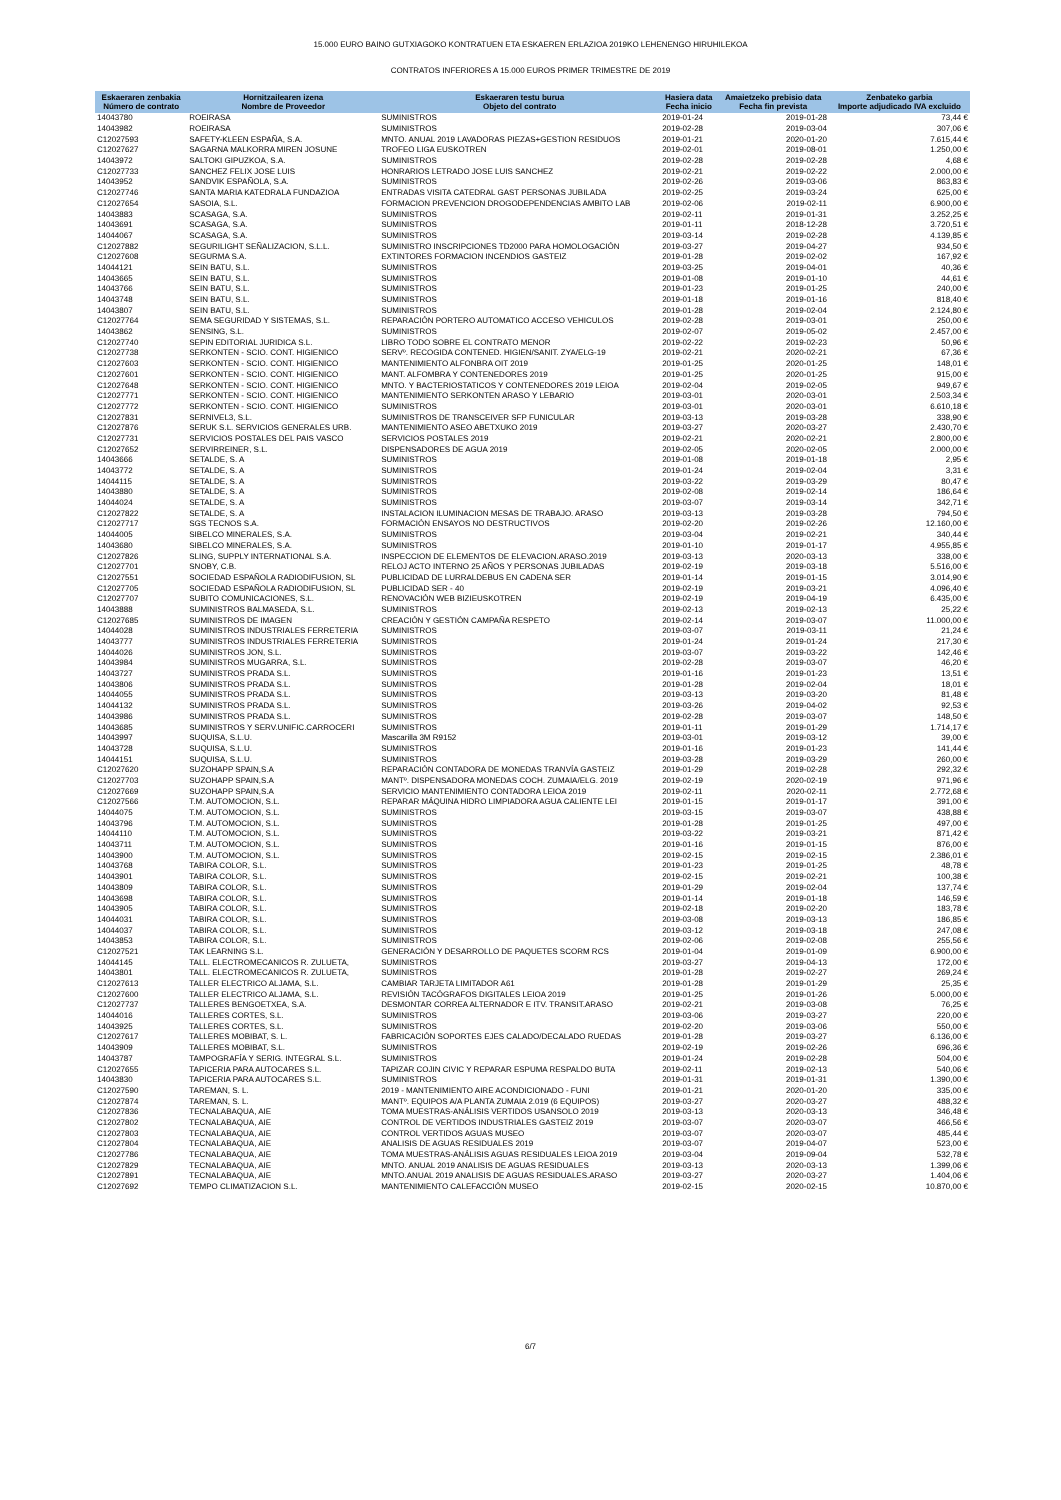15.000 EURO BAINO GUTXIAGOKO KONTRATUEN ETA ESKAEREN ERLAZIOA 2019KO LEHENENGO HIRUHILEKOA
CONTRATOS INFERIORES A 15.000 EUROS PRIMER TRIMESTRE DE 2019
| Eskaeraren zenbakia Número de contrato | Hornitzailearen izena Nombre de Proveedor | Eskaeraren testu burua Objeto del contrato | Hasiera data Fecha inicio | Amaietzeko prebisio data Fecha fin prevista | Zenbateko garbia Importe adjudicado IVA excluido |
| --- | --- | --- | --- | --- | --- |
| 14043780 | ROEIRASA | SUMINISTROS | 2019-01-24 | 2019-01-28 | 73,44 € |
| 14043982 | ROEIRASA | SUMINISTROS | 2019-02-28 | 2019-03-04 | 307,06 € |
| C12027593 | SAFETY-KLEEN ESPAÑA, S.A. | MNTO. ANUAL 2019 LAVADORAS PIEZAS+GESTION RESIDUOS | 2019-01-21 | 2020-01-20 | 7.615,44 € |
| C12027627 | SAGARNA MALKORRA MIREN JOSUNE | TROFEO LIGA EUSKOTREN | 2019-02-01 | 2019-08-01 | 1.250,00 € |
| 14043972 | SALTOKI GIPUZKOA, S.A. | SUMINISTROS | 2019-02-28 | 2019-02-28 | 4,68 € |
| C12027733 | SANCHEZ FELIX JOSE LUIS | HONRARIOS LETRADO JOSE LUIS SANCHEZ | 2019-02-21 | 2019-02-22 | 2.000,00 € |
| 14043952 | SANDVIK ESPAÑOLA, S.A. | SUMINISTROS | 2019-02-26 | 2019-03-06 | 863,83 € |
| C12027746 | SANTA MARIA KATEDRALA FUNDAZIOA | ENTRADAS VISITA CATEDRAL GAST PERSONAS JUBILADA | 2019-02-25 | 2019-03-24 | 625,00 € |
| C12027654 | SASOIA, S.L. | FORMACION PREVENCION DROGODEPENDENCIAS AMBITO LAB | 2019-02-06 | 2019-02-11 | 6.900,00 € |
| 14043883 | SCASAGA, S.A. | SUMINISTROS | 2019-02-11 | 2019-01-31 | 3.252,25 € |
| 14043691 | SCASAGA, S.A. | SUMINISTROS | 2019-01-11 | 2018-12-28 | 3.720,51 € |
| 14044067 | SCASAGA, S.A. | SUMINISTROS | 2019-03-14 | 2019-02-28 | 4.139,85 € |
| C12027882 | SEGURILIGHT SEÑALIZACION, S.L.L. | SUMINISTRO INSCRIPCIONES TD2000 PARA HOMOLOGACIÓN | 2019-03-27 | 2019-04-27 | 934,50 € |
| C12027608 | SEGURMA S.A. | EXTINTORES FORMACION INCENDIOS GASTEIZ | 2019-01-28 | 2019-02-02 | 167,92 € |
| 14044121 | SEIN BATU, S.L. | SUMINISTROS | 2019-03-25 | 2019-04-01 | 40,36 € |
| 14043665 | SEIN BATU, S.L. | SUMINISTROS | 2019-01-08 | 2019-01-10 | 44,61 € |
| 14043766 | SEIN BATU, S.L. | SUMINISTROS | 2019-01-23 | 2019-01-25 | 240,00 € |
| 14043748 | SEIN BATU, S.L. | SUMINISTROS | 2019-01-18 | 2019-01-16 | 818,40 € |
| 14043807 | SEIN BATU, S.L. | SUMINISTROS | 2019-01-28 | 2019-02-04 | 2.124,80 € |
| C12027764 | SEMA SEGURIDAD Y SISTEMAS, S.L. | REPARACIÓN PORTERO AUTOMATICO ACCESO VEHICULOS | 2019-02-28 | 2019-03-01 | 250,00 € |
| 14043862 | SENSING, S.L. | SUMINISTROS | 2019-02-07 | 2019-05-02 | 2.457,00 € |
| C12027740 | SEPIN EDITORIAL JURIDICA S.L. | LIBRO TODO SOBRE EL CONTRATO MENOR | 2019-02-22 | 2019-02-23 | 50,96 € |
| C12027738 | SERKONTEN - SCIO. CONT. HIGIENICO | SERVº. RECOGIDA CONTENED. HIGIEN/SANIT. ZYA/ELG-19 | 2019-02-21 | 2020-02-21 | 67,36 € |
| C12027603 | SERKONTEN - SCIO. CONT. HIGIENICO | MANTENIMIENTO ALFONBRA OIT 2019 | 2019-01-25 | 2020-01-25 | 148,01 € |
| C12027601 | SERKONTEN - SCIO. CONT. HIGIENICO | MANT. ALFOMBRA Y CONTENEDORES 2019 | 2019-01-25 | 2020-01-25 | 915,00 € |
| C12027648 | SERKONTEN - SCIO. CONT. HIGIENICO | MNTO. Y BACTERIOSTATICOS Y CONTENEDORES 2019 LEIOA | 2019-02-04 | 2019-02-05 | 949,67 € |
| C12027771 | SERKONTEN - SCIO. CONT. HIGIENICO | MANTENIMIENTO SERKONTEN ARASO Y LEBARIO | 2019-03-01 | 2020-03-01 | 2.503,34 € |
| C12027772 | SERKONTEN - SCIO. CONT. HIGIENICO | SUMINISTROS | 2019-03-01 | 2020-03-01 | 6.610,18 € |
| C12027831 | SERNIVEL3, S.L. | SUMINISTROS DE TRANSCEIVER SFP FUNICULAR | 2019-03-13 | 2019-03-28 | 338,90 € |
| C12027876 | SERUK S.L. SERVICIOS GENERALES URB. | MANTENIMIENTO ASEO ABETXUKO 2019 | 2019-03-27 | 2020-03-27 | 2.430,70 € |
| C12027731 | SERVICIOS POSTALES DEL PAIS VASCO | SERVICIOS POSTALES 2019 | 2019-02-21 | 2020-02-21 | 2.800,00 € |
| C12027652 | SERVIRREINER, S.L. | DISPENSADORES DE AGUA 2019 | 2019-02-05 | 2020-02-05 | 2.000,00 € |
| 14043666 | SETALDE, S. A | SUMINISTROS | 2019-01-08 | 2019-01-18 | 2,95 € |
| 14043772 | SETALDE, S. A | SUMINISTROS | 2019-01-24 | 2019-02-04 | 3,31 € |
| 14044115 | SETALDE, S. A | SUMINISTROS | 2019-03-22 | 2019-03-29 | 80,47 € |
| 14043880 | SETALDE, S. A | SUMINISTROS | 2019-02-08 | 2019-02-14 | 186,64 € |
| 14044024 | SETALDE, S. A | SUMINISTROS | 2019-03-07 | 2019-03-14 | 342,71 € |
| C12027822 | SETALDE, S. A | INSTALACION ILUMINACION MESAS DE TRABAJO. ARASO | 2019-03-13 | 2019-03-28 | 794,50 € |
| C12027717 | SGS TECNOS S.A. | FORMACIÓN ENSAYOS NO DESTRUCTIVOS | 2019-02-20 | 2019-02-26 | 12.160,00 € |
| 14044005 | SIBELCO MINERALES, S.A. | SUMINISTROS | 2019-03-04 | 2019-02-21 | 340,44 € |
| 14043680 | SIBELCO MINERALES, S.A. | SUMINISTROS | 2019-01-10 | 2019-01-17 | 4.955,85 € |
| C12027826 | SLING, SUPPLY INTERNATIONAL S.A. | INSPECCION DE ELEMENTOS DE ELEVACION.ARASO.2019 | 2019-03-13 | 2020-03-13 | 338,00 € |
| C12027701 | SNOBY, C.B. | RELOJ ACTO INTERNO 25 AÑOS Y PERSONAS JUBILADAS | 2019-02-19 | 2019-03-18 | 5.516,00 € |
| C12027551 | SOCIEDAD ESPAÑOLA RADIODIFUSION, SL | PUBLICIDAD DE LURRALDEBUS EN CADENA SER | 2019-01-14 | 2019-01-15 | 3.014,90 € |
| C12027705 | SOCIEDAD ESPAÑOLA RADIODIFUSION, SL | PUBLICIDAD SER - 40 | 2019-02-19 | 2019-03-21 | 4.096,40 € |
| C12027707 | SUBITO COMUNICACIONES, S.L. | RENOVACIÓN WEB BIZIEUSKOTREN | 2019-02-19 | 2019-04-19 | 6.435,00 € |
| 14043888 | SUMINISTROS BALMASEDA, S.L. | SUMINISTROS | 2019-02-13 | 2019-02-13 | 25,22 € |
| C12027685 | SUMINISTROS DE IMAGEN | CREACIÓN Y GESTIÓN CAMPAÑA RESPETO | 2019-02-14 | 2019-03-07 | 11.000,00 € |
| 14044028 | SUMINISTROS INDUSTRIALES FERRETERIA | SUMINISTROS | 2019-03-07 | 2019-03-11 | 21,24 € |
| 14043777 | SUMINISTROS INDUSTRIALES FERRETERIA | SUMINISTROS | 2019-01-24 | 2019-01-24 | 217,30 € |
| 14044026 | SUMINISTROS JON, S.L. | SUMINISTROS | 2019-03-07 | 2019-03-22 | 142,46 € |
| 14043984 | SUMINISTROS MUGARRA, S.L. | SUMINISTROS | 2019-02-28 | 2019-03-07 | 46,20 € |
| 14043727 | SUMINISTROS PRADA S.L. | SUMINISTROS | 2019-01-16 | 2019-01-23 | 13,51 € |
| 14043806 | SUMINISTROS PRADA S.L. | SUMINISTROS | 2019-01-28 | 2019-02-04 | 18,01 € |
| 14044055 | SUMINISTROS PRADA S.L. | SUMINISTROS | 2019-03-13 | 2019-03-20 | 81,48 € |
| 14044132 | SUMINISTROS PRADA S.L. | SUMINISTROS | 2019-03-26 | 2019-04-02 | 92,53 € |
| 14043986 | SUMINISTROS PRADA S.L. | SUMINISTROS | 2019-02-28 | 2019-03-07 | 148,50 € |
| 14043685 | SUMINISTROS Y SERV.UNIFIC.CARROCERI | SUMINISTROS | 2019-01-11 | 2019-01-29 | 1.714,17 € |
| 14043997 | SUQUISA, S.L.U. | Mascarilla 3M R9152 | 2019-03-01 | 2019-03-12 | 39,00 € |
| 14043728 | SUQUISA, S.L.U. | SUMINISTROS | 2019-01-16 | 2019-01-23 | 141,44 € |
| 14044151 | SUQUISA, S.L.U. | SUMINISTROS | 2019-03-28 | 2019-03-29 | 260,00 € |
| C12027620 | SUZOHAPP SPAIN,S.A | REPARACIÓN CONTADORA DE MONEDAS TRANVÍA GASTEIZ | 2019-01-29 | 2019-02-28 | 292,32 € |
| C12027703 | SUZOHAPP SPAIN,S.A | MANTº. DISPENSADORA MONEDAS COCH. ZUMAIA/ELG. 2019 | 2019-02-19 | 2020-02-19 | 971,96 € |
| C12027669 | SUZOHAPP SPAIN,S.A | SERVICIO MANTENIMIENTO CONTADORA LEIOA 2019 | 2019-02-11 | 2020-02-11 | 2.772,68 € |
| C12027566 | T.M. AUTOMOCION, S.L. | REPARAR MÁQUINA HIDRO LIMPIADORA AGUA CALIENTE LEI | 2019-01-15 | 2019-01-17 | 391,00 € |
| 14044075 | T.M. AUTOMOCION, S.L. | SUMINISTROS | 2019-03-15 | 2019-03-07 | 438,88 € |
| 14043796 | T.M. AUTOMOCION, S.L. | SUMINISTROS | 2019-01-28 | 2019-01-25 | 497,00 € |
| 14044110 | T.M. AUTOMOCION, S.L. | SUMINISTROS | 2019-03-22 | 2019-03-21 | 871,42 € |
| 14043711 | T.M. AUTOMOCION, S.L. | SUMINISTROS | 2019-01-16 | 2019-01-15 | 876,00 € |
| 14043900 | T.M. AUTOMOCION, S.L. | SUMINISTROS | 2019-02-15 | 2019-02-15 | 2.386,01 € |
| 14043768 | TABIRA COLOR, S.L. | SUMINISTROS | 2019-01-23 | 2019-01-25 | 48,78 € |
| 14043901 | TABIRA COLOR, S.L. | SUMINISTROS | 2019-02-15 | 2019-02-21 | 100,38 € |
| 14043809 | TABIRA COLOR, S.L. | SUMINISTROS | 2019-01-29 | 2019-02-04 | 137,74 € |
| 14043698 | TABIRA COLOR, S.L. | SUMINISTROS | 2019-01-14 | 2019-01-18 | 146,59 € |
| 14043905 | TABIRA COLOR, S.L. | SUMINISTROS | 2019-02-18 | 2019-02-20 | 183,78 € |
| 14044031 | TABIRA COLOR, S.L. | SUMINISTROS | 2019-03-08 | 2019-03-13 | 186,85 € |
| 14044037 | TABIRA COLOR, S.L. | SUMINISTROS | 2019-03-12 | 2019-03-18 | 247,08 € |
| 14043853 | TABIRA COLOR, S.L. | SUMINISTROS | 2019-02-06 | 2019-02-08 | 255,56 € |
| C12027521 | TAK LEARNING S.L. | GENERACIÓN Y DESARROLLO DE PAQUETES SCORM RCS | 2019-01-04 | 2019-01-09 | 6.900,00 € |
| 14044145 | TALL. ELECTROMECANICOS R. ZULUETA, | SUMINISTROS | 2019-03-27 | 2019-04-13 | 172,00 € |
| 14043801 | TALL. ELECTROMECANICOS R. ZULUETA, | SUMINISTROS | 2019-01-28 | 2019-02-27 | 269,24 € |
| C12027613 | TALLER ELECTRICO ALJAMA, S.L. | CAMBIAR TARJETA LIMITADOR A61 | 2019-01-28 | 2019-01-29 | 25,35 € |
| C12027600 | TALLER ELECTRICO ALJAMA, S.L. | REVISIÓN TACÓGRAFOS DIGITALES LEIOA 2019 | 2019-01-25 | 2019-01-26 | 5.000,00 € |
| C12027737 | TALLERES BENGOETXEA, S.A. | DESMONTAR CORREA ALTERNADOR E ITV. TRANSIT.ARASO | 2019-02-21 | 2019-03-08 | 76,25 € |
| 14044016 | TALLERES CORTES, S.L. | SUMINISTROS | 2019-03-06 | 2019-03-27 | 220,00 € |
| 14043925 | TALLERES CORTES, S.L. | SUMINISTROS | 2019-02-20 | 2019-03-06 | 550,00 € |
| C12027617 | TALLERES MOBIBAT, S. L. | FABRICACIÓN SOPORTES EJES CALADO/DECALADO RUEDAS | 2019-01-28 | 2019-03-27 | 6.136,00 € |
| 14043909 | TALLERES MOBIBAT, S.L. | SUMINISTROS | 2019-02-19 | 2019-02-26 | 696,36 € |
| 14043787 | TAMPOGRAFÍA Y SERIG. INTEGRAL S.L. | SUMINISTROS | 2019-01-24 | 2019-02-28 | 504,00 € |
| C12027655 | TAPICERIA PARA AUTOCARES S.L. | TAPIZAR COJIN CIVIC Y REPARAR ESPUMA RESPALDO BUTA | 2019-02-11 | 2019-02-13 | 540,06 € |
| 14043830 | TAPICERIA PARA AUTOCARES S.L. | SUMINISTROS | 2019-01-31 | 2019-01-31 | 1.390,00 € |
| C12027590 | TAREMAN, S. L. | 2019 - MANTENIMIENTO AIRE ACONDICIONADO - FUNI | 2019-01-21 | 2020-01-20 | 335,00 € |
| C12027874 | TAREMAN, S. L. | MANTº. EQUIPOS A/A PLANTA ZUMAIA 2.019 (6 EQUIPOS) | 2019-03-27 | 2020-03-27 | 488,32 € |
| C12027836 | TECNALABAQUA, AIE | TOMA MUESTRAS-ANÁLISIS VERTIDOS USANSOLO 2019 | 2019-03-13 | 2020-03-13 | 346,48 € |
| C12027802 | TECNALABAQUA, AIE | CONTROL DE VERTIDOS INDUSTRIALES GASTEIZ 2019 | 2019-03-07 | 2020-03-07 | 466,56 € |
| C12027803 | TECNALABAQUA, AIE | CONTROL VERTIDOS AGUAS MUSEO | 2019-03-07 | 2020-03-07 | 485,44 € |
| C12027804 | TECNALABAQUA, AIE | ANALISIS DE AGUAS RESIDUALES 2019 | 2019-03-07 | 2019-04-07 | 523,00 € |
| C12027786 | TECNALABAQUA, AIE | TOMA MUESTRAS-ANÁLISIS AGUAS RESIDUALES LEIOA 2019 | 2019-03-04 | 2019-09-04 | 532,78 € |
| C12027829 | TECNALABAQUA, AIE | MNTO. ANUAL 2019 ANALISIS DE AGUAS RESIDUALES | 2019-03-13 | 2020-03-13 | 1.399,06 € |
| C12027891 | TECNALABAQUA, AIE | MNTO.ANUAL 2019 ANALISIS DE AGUAS RESIDUALES.ARASO | 2019-03-27 | 2020-03-27 | 1.404,06 € |
| C12027692 | TEMPO CLIMATIZACION S.L. | MANTENIMIENTO CALEFACCIÓN MUSEO | 2019-02-15 | 2020-02-15 | 10.870,00 € |
6/7